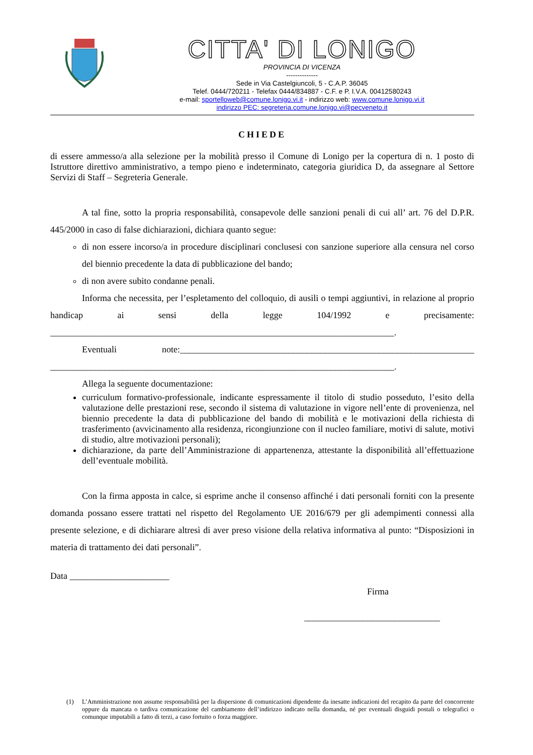CITTA' DI LONIGO
PROVINCIA DI VICENZA
--------------
Sede in Via Castelgiuncoli, 5 - C.A.P. 36045
Telef. 0444/720211 - Telefax 0444/834887 - C.F. e P. I.V.A. 00412580243
e-mail: sportelloweb@comune.lonigo.vi.it - indirizzo web: www.comune.lonigo.vi.it
indirizzo PEC: segreteria.comune.lonigo.vi@pecveneto.it
CHIEDE
di essere ammesso/a alla selezione per la mobilità presso il Comune di Lonigo per la copertura di n. 1 posto di Istruttore direttivo amministrativo, a tempo pieno e indeterminato, categoria giuridica D, da assegnare al Settore Servizi di Staff – Segreteria Generale.
A tal fine, sotto la propria responsabilità, consapevole delle sanzioni penali di cui all’ art. 76 del D.P.R. 445/2000 in caso di false dichiarazioni, dichiara quanto segue:
di non essere incorso/a in procedure disciplinari conclusesi con sanzione superiore alla censura nel corso del biennio precedente la data di pubblicazione del bando;
di non avere subito condanne penali.
Informa che necessita, per l’espletamento del colloquio, di ausili o tempi aggiuntivi, in relazione al proprio handicap ai sensi della legge 104/1992 e precisamente: ____________________________________________________________________________.
Eventuali note:_________________________________________________________________ ____________________________________________________________________________.
Allega la seguente documentazione:
curriculum formativo-professionale, indicante espressamente il titolo di studio posseduto, l’esito della valutazione delle prestazioni rese, secondo il sistema di valutazione in vigore nell’ente di provenienza, nel biennio precedente la data di pubblicazione del bando di mobilità e le motivazioni della richiesta di trasferimento (avvicinamento alla residenza, ricongiunzione con il nucleo familiare, motivi di salute, motivi di studio, altre motivazioni personali);
dichiarazione, da parte dell’Amministrazione di appartenenza, attestante la disponibilità all’effettuazione dell’eventuale mobilità.
Con la firma apposta in calce, si esprime anche il consenso affinché i dati personali forniti con la presente domanda possano essere trattati nel rispetto del Regolamento UE 2016/679 per gli adempimenti connessi alla presente selezione, e di dichiarare altresì di aver preso visione della relativa informativa al punto: “Disposizioni in materia di trattamento dei dati personali”.
Data ______________________
Firma
______________________________
(1) L’Amministrazione non assume responsabilità per la dispersione di comunicazioni dipendente da inesatte indicazioni del recapito da parte del concorrente oppure da mancata o tardiva comunicazione del cambiamento dell’indirizzo indicato nella domanda, né per eventuali disguidi postali o telegrafici o comunque imputabili a fatto di terzi, a caso fortuito o forza maggiore.